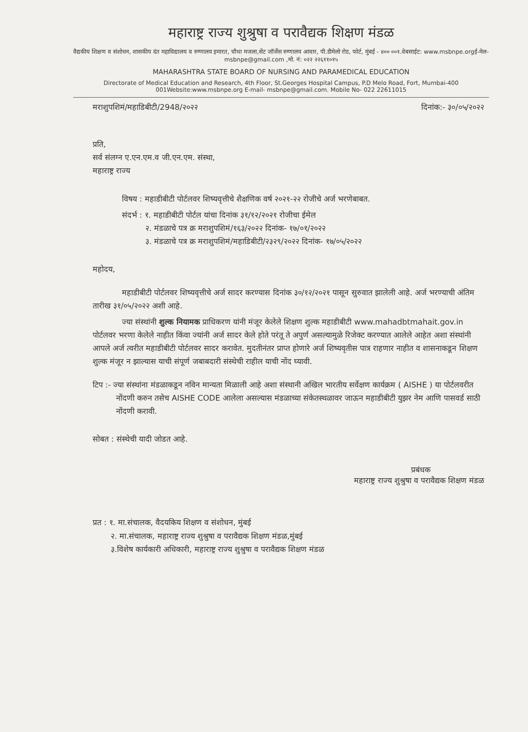महाराष्ट्र राज्य शुश्रुषा व परावैद्यक शिक्षण मंडळ
वैद्यकीय शिक्षण व संशोधन, शासकीय दंत महाविद्यालय व रुग्णालय इमारत, चौथा मजला,सेंट जॉर्जेस रुग्णालय आवार, पी.डीमेलो रोड, फोर्ट, मुंबई - ४०० ००१.वेबसाईट: www.msbnpe.orgई-मेल- msbnpe@gmail.com ,मो. नं: ०२२ २२६११०१५
MAHARASHTRA STATE BOARD OF NURSING AND PARAMEDICAL EDUCATION
Directorate of Medical Education and Research, 4th Floor, St.Georges Hospital Campus, P.D Melo Road, Fort, Mumbai-400 001Website:www.msbnpe.org E-mail- msbnpe@gmail.com. Mobile No- 022 22611015
मराशुपशिमं/महाडिबीटी/2948/२०२२ दिनांक:- ३०/०५/२०२२
प्रति,
सर्व संलग्न ए.एन.एम.व जी.एन.एम. संस्था,
महाराष्ट्र राज्य
विषय : महाडीबीटी पोर्टलवर शिष्यवृत्तीचे शैक्षणिक वर्ष २०२१-२२ रोजीचे अर्ज भरणेबाबत.
संदर्भ : १. महाडीबीटी पोर्टल यांचा दिनांक ३१/१२/२०२१ रोजीचा ईमेल
   २. मंडळाचे पत्र क्र मराशुपशिमं/१६३/२०२२ दिनांक- १७/०१/२०२२
   ३. मंडळाचे पत्र क्र मराशुपशिमं/महाडिबीटी/२३२९/२०२२ दिनांक- १७/०५/२०२२
महोदय,
महाडीबीटी पोर्टलवर शिष्यवृत्तीचे अर्ज सादर करण्यास दिनांक ३०/१२/२०२१ पासून सुरुवात झालेली आहे. अर्ज भरण्याची अंतिम तारीख ३१/०५/२०२२ अशी आहे.
ज्या संस्थांनी शुल्क नियामक प्राधिकरण यांनी मंजूर केलेले शिक्षण शुल्क महाडीबीटी www.mahadbtmahait.gov.in पोर्टलवर भरणा केलेले नाहीत किंवा ज्यांनी अर्ज सादर केले होते परंतू ते अपुर्ण असल्यामुळे रिजेक्ट करण्यात आलेले आहेत अशा संस्थांनी आपले अर्ज त्वरीत महाडीबीटी पोर्टलवर सादर करावेत. मुदतीनंतर प्राप्त होणारे अर्ज शिष्यवृतीस पात्र राहणार नाहीत व शासनाकडून शिक्षण शुल्क मंजूर न झाल्यास याची संपूर्ण जबाबदारी संस्थेची राहील याची नोंद घ्यावी.
टिप :- ज्या संस्थांना मंडळाकडून नविन मान्यता मिळाली आहे अशा संस्थानी अखिल भारतीय सर्वेक्षण कार्यक्रम ( AISHE ) या पोर्टलवरीत नोंदणी करुन तसेच AISHE CODE आलेला असल्यास मंडळाच्या संकेतस्थळावर जाऊन महाडीबीटी युझर नेम आणि पासवर्ड साठी नोंदणी करावी.
सोबत : संस्थेची यादी जोडत आहे.
प्रबंधक
महाराष्ट्र राज्य शुश्रुषा व परावैद्यक शिक्षण मंडळ
प्रत : १. मा.संचालक, वैदयकिय शिक्षण व संशोधन, मुंबई
   २. मा.संचालक, महाराष्ट्र राज्य शुश्रुषा व परावैद्यक शिक्षण मंडळ,मुंबई
   ३.विशेष कार्यकारी अधिकारी, महाराष्ट्र राज्य शुश्रुषा व परावैद्यक शिक्षण मंडळ